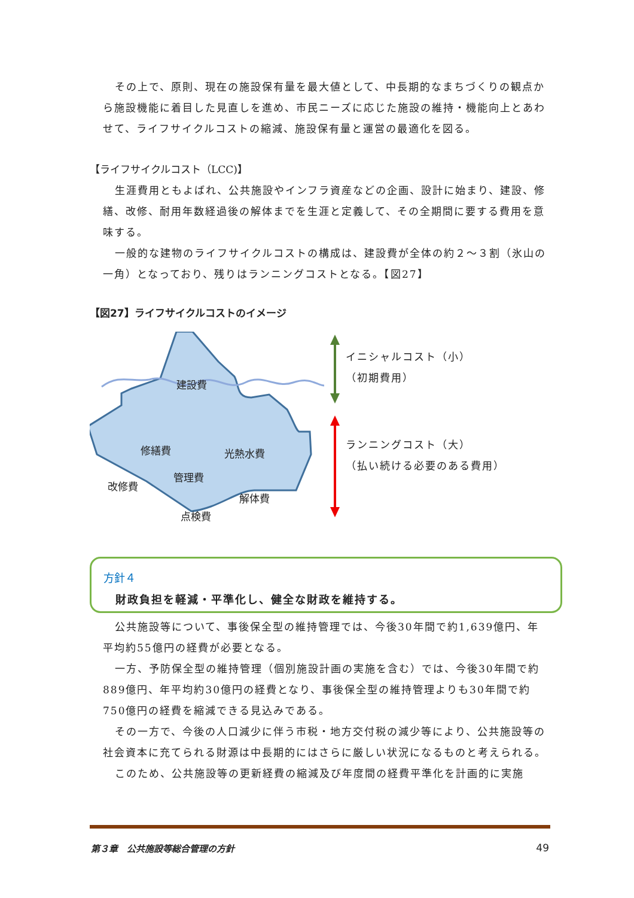その上で、原則、現在の施設保有量を最大値として、中長期的なまちづくりの観点から施設機能に着目した見直しを進め、市民ニーズに応じた施設の維持・機能向上とあわせて、ライフサイクルコストの縮減、施設保有量と運営の最適化を図る。
【ライフサイクルコスト（LCC)】
生涯費用ともよばれ、公共施設やインフラ資産などの企画、設計に始まり、建設、修繕、改修、耐用年数経過後の解体までを生涯と定義して、その全期間に要する費用を意味する。
一般的な建物のライフサイクルコストの構成は、建設費が全体の約２～３割（氷山の一角）となっており、残りはランニングコストとなる。【図27】
【図27】ライフサイクルコストのイメージ
建設費
修繕費 光熱水費
管理費
改修費
解体費
点検費
イニシャルコスト（小）
（初期費用）
ランニングコスト（大）
（払い続ける必要のある費用）
方針４
財政負担を軽減・平準化し、健全な財政を維持する。
公共施設等について、事後保全型の維持管理では、今後30年間で約1,639億円、年平均約55億円の経費が必要となる。
一方、予防保全型の維持管理（個別施設計画の実施を含む）では、今後30年間で約889億円、年平均約30億円の経費となり、事後保全型の維持管理よりも30年間で約750億円の経費を縮減できる見込みである。
その一方で、今後の人口減少に伴う市税・地方交付税の減少等により、公共施設等の社会資本に充てられる財源は中長期的にはさらに厳しい状況になるものと考えられる。
このため、公共施設等の更新経費の縮減及び年度間の経費平準化を計画的に実施
第３章　公共施設等総合管理の方針 49